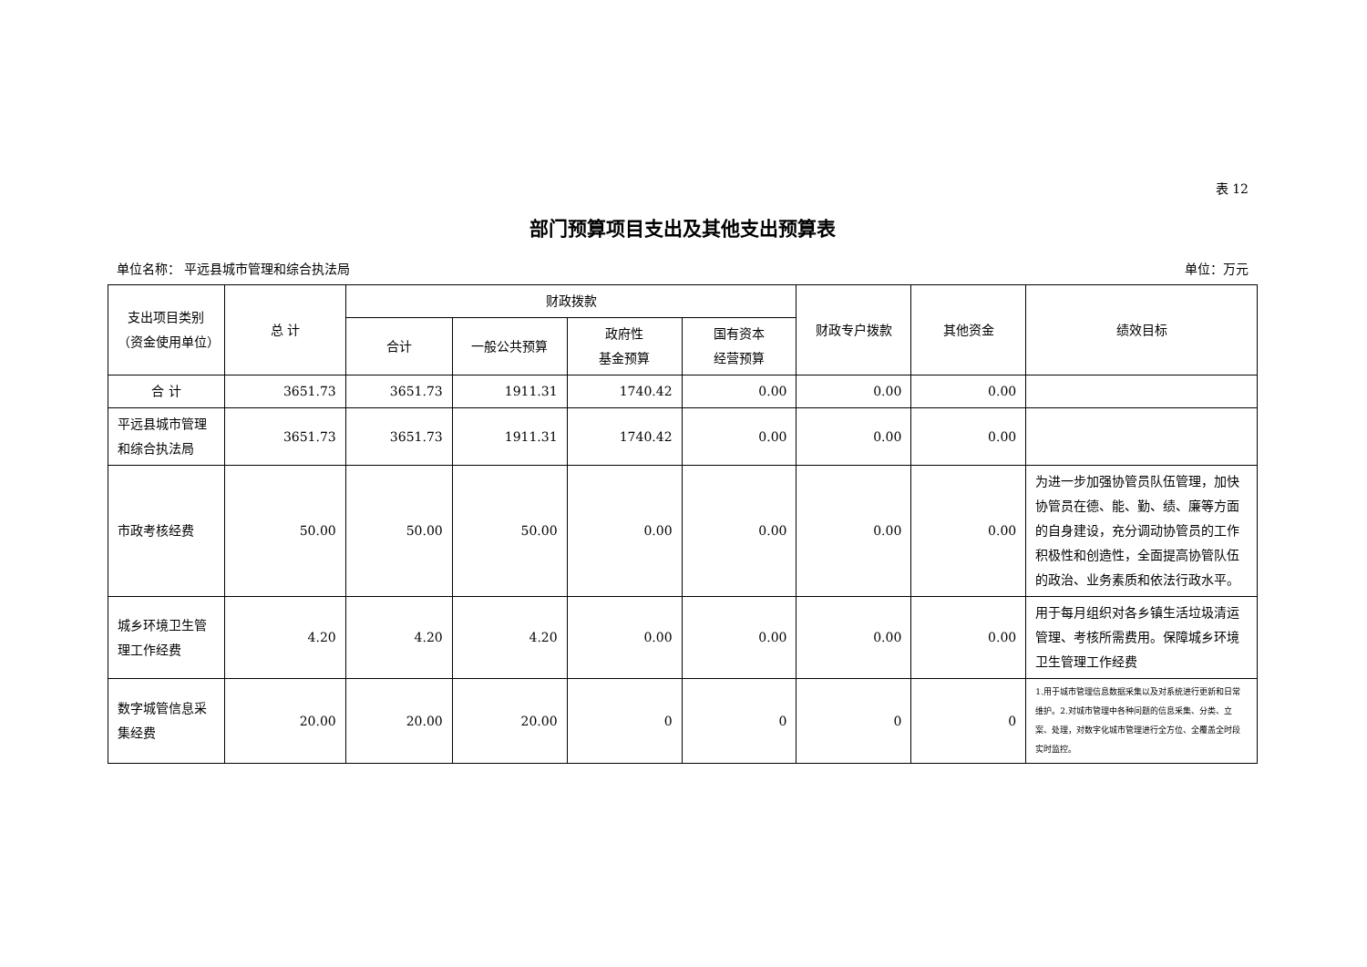表 12
部门预算项目支出及其他支出预算表
单位名称： 平远县城市管理和综合执法局 单位：万元
| 支出项目类别（资金使用单位） | 总 计 | 财政拨款 | | | | 财政专户拨款 | 其他资金 | 绩效目标 |
| --- | --- | --- | --- | --- | --- | --- | --- | --- |
| | | 合计 | 一般公共预算 | 政府性 基金预算 | 国有资本 经营预算 | | | |
| 合 计 | 3651.73 | 3651.73 | 1911.31 | 1740.42 | 0.00 | 0.00 | 0.00 | |
| 平远县城市管理和综合执法局 | 3651.73 | 3651.73 | 1911.31 | 1740.42 | 0.00 | 0.00 | 0.00 | |
| 市政考核经费 | 50.00 | 50.00 | 50.00 | 0.00 | 0.00 | 0.00 | 0.00 | 为进一步加强协管员队伍管理，加快协管员在德、能、勤、绩、廉等方面的自身建设，充分调动协管员的工作积极性和创造性，全面提高协管队伍的政治、业务素质和依法行政水平。 |
| 城乡环境卫生管理工作经费 | 4.20 | 4.20 | 4.20 | 0.00 | 0.00 | 0.00 | 0.00 | 用于每月组织对各乡镇生活垃圾清运管理、考核所需费用。保障城乡环境卫生管理工作经费 |
| 数字城管信息采集经费 | 20.00 | 20.00 | 20.00 | 0 | 0 | 0 | 0 | 1.用于城市管理信息数据采集以及对系统进行更新和日常维护。2.对城市管理中各种问题的信息采集、分类、立案、处理，对数字化城市管理进行全方位、全覆盖全时段实时监控。 |